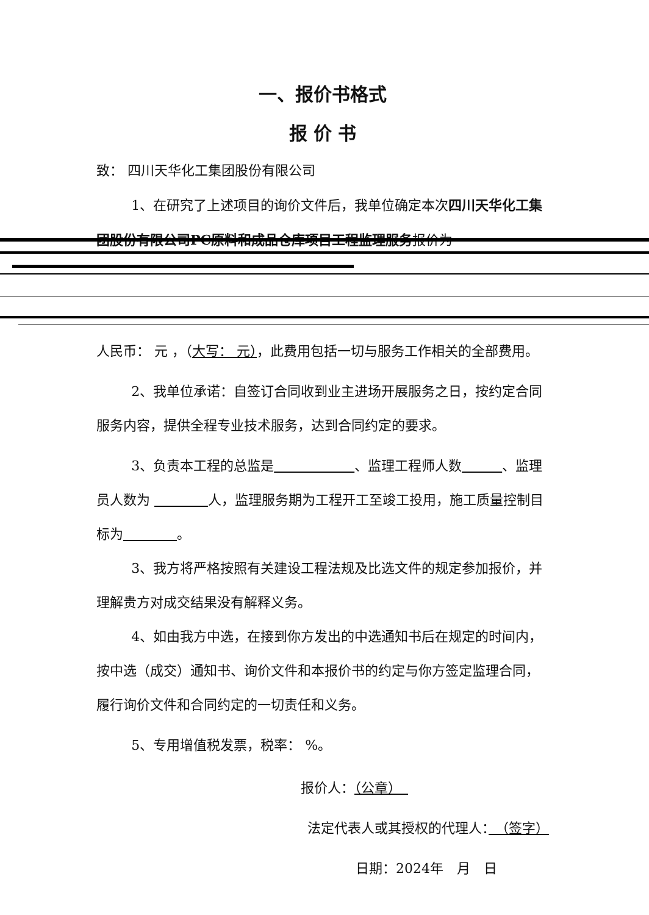一、报价书格式
报 价 书
致： 四川天华化工集团股份有限公司
1、在研究了上述项目的询价文件后，我单位确定本次四川天华化工集团股份有限公司PC原料和成品仓库项目工程监理服务报价为
人民币： 元 ，（大写： 元），此费用包括一切与服务工作相关的全部费用。
2、我单位承诺：自签订合同收到业主进场开展服务之日，按约定合同服务内容，提供全程专业技术服务，达到合同约定的要求。
3、负责本工程的总监是　　　　　　 、监理工程师人数　　　 、监理员人数为 　　　　 人，监理服务期为工程开工至竣工投用，施工质量控制目标为　　　　 。
3、我方将严格按照有关建设工程法规及比选文件的规定参加报价，并理解贵方对成交结果没有解释义务。
4、如由我方中选，在接到你方发出的中选通知书后在规定的时间内，按中选（成交）通知书、询价文件和本报价书的约定与你方签定监理合同，履行询价文件和合同约定的一切责任和义务。
5、专用增值税发票，税率： %。
报价人：（公章）　
法定代表人或其授权的代理人：　（签字）
日期：2024年　月　日